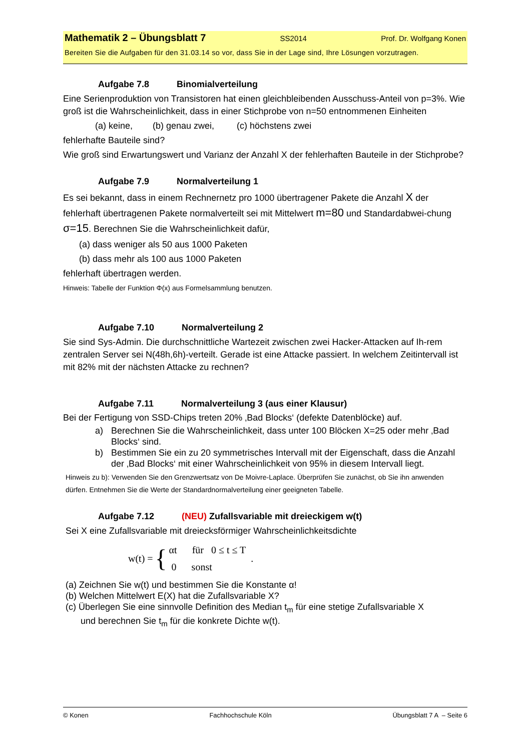Mathematik 2 – Übungsblatt 7 SS2014 Prof. Dr. Wolfgang Konen
Bereiten Sie die Aufgaben für den 31.03.14 so vor, dass Sie in der Lage sind, Ihre Lösungen vorzutragen.
Aufgabe 7.8 Binomialverteilung
Eine Serienproduktion von Transistoren hat einen gleichbleibenden Ausschuss-Anteil von p=3%. Wie groß ist die Wahrscheinlichkeit, dass in einer Stichprobe von n=50 entnommenen Einheiten
(a) keine, (b) genau zwei, (c) höchstens zwei
fehlerhafte Bauteile sind?
Wie groß sind Erwartungswert und Varianz der Anzahl X der fehlerhaften Bauteile in der Stichprobe?
Aufgabe 7.9 Normalverteilung 1
Es sei bekannt, dass in einem Rechnernetz pro 1000 übertragener Pakete die Anzahl X der fehlerhaft übertragenen Pakete normalverteilt sei mit Mittelwert m=80 und Standardabwei-chung σ=15. Berechnen Sie die Wahrscheinlichkeit dafür,
(a) dass weniger als 50 aus 1000 Paketen
(b) dass mehr als 100 aus 1000 Paketen
fehlerhaft übertragen werden.
Hinweis: Tabelle der Funktion Φ(x) aus Formelsammlung benutzen.
Aufgabe 7.10 Normalverteilung 2
Sie sind Sys-Admin. Die durchschnittliche Wartezeit zwischen zwei Hacker-Attacken auf Ih-rem zentralen Server sei N(48h,6h)-verteilt. Gerade ist eine Attacke passiert. In welchem Zeitintervall ist mit 82% mit der nächsten Attacke zu rechnen?
Aufgabe 7.11 Normalverteilung 3 (aus einer Klausur)
Bei der Fertigung von SSD-Chips treten 20% ‚Bad Blocks‘ (defekte Datenblöcke) auf.
a) Berechnen Sie die Wahrscheinlichkeit, dass unter 100 Blöcken X=25 oder mehr ‚Bad Blocks‘ sind.
b) Bestimmen Sie ein zu 20 symmetrisches Intervall mit der Eigenschaft, dass die Anzahl der ‚Bad Blocks‘ mit einer Wahrscheinlichkeit von 95% in diesem Intervall liegt.
Hinweis zu b): Verwenden Sie den Grenzwertsatz von De Moivre-Laplace. Überprüfen Sie zunächst, ob Sie ihn anwenden dürfen. Entnehmen Sie die Werte der Standardnormalverteilung einer geeigneten Tabelle.
Aufgabe 7.12 (NEU) Zufallsvariable mit dreieckigem w(t)
Sei X eine Zufallsvariable mit dreiecksförmiger Wahrscheinlichkeitsdichte
w(t) = {
αt für 0 ≤ t ≤ T
0 sonst
.
(a) Zeichnen Sie w(t) und bestimmen Sie die Konstante α!
(b) Welchen Mittelwert E(X) hat die Zufallsvariable X?
(c) Überlegen Sie eine sinnvolle Definition des Median t<sub>m</sub> für eine stetige Zufallsvariable X
und berechnen Sie t<sub>m</sub> für die konkrete Dichte w(t).
© Konen Fachhochschule Köln Übungsblatt 7 A – Seite 6